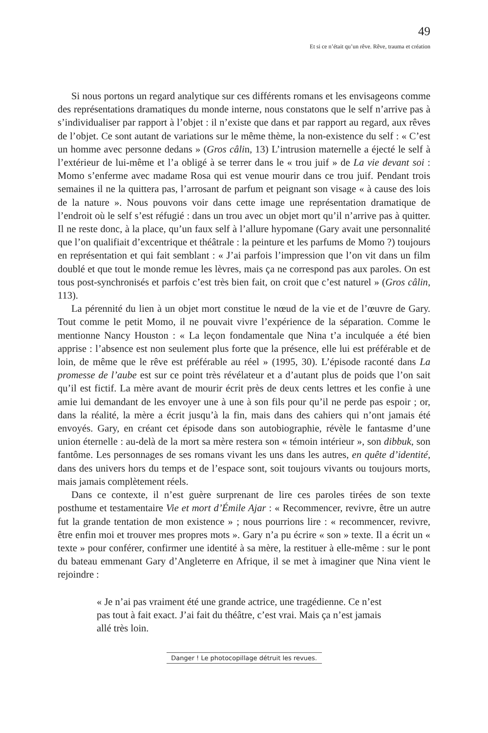49
Et si ce n’était qu’un rêve. Rêve, trauma et création
Si nous portons un regard analytique sur ces différents romans et les envisageons comme des représentations dramatiques du monde interne, nous constatons que le self n’arrive pas à s’individualiser par rapport à l’objet : il n’existe que dans et par rapport au regard, aux rêves de l’objet. Ce sont autant de variations sur le même thème, la non-existence du self : « C’est un homme avec personne dedans » (Gros câlin, 13) L’intrusion maternelle a éjecté le self à l’extérieur de lui-même et l’a obligé à se terrer dans le « trou juif » de La vie devant soi : Momo s’enferme avec madame Rosa qui est venue mourir dans ce trou juif. Pendant trois semaines il ne la quittera pas, l’arrosant de parfum et peignant son visage « à cause des lois de la nature ». Nous pouvons voir dans cette image une représentation dramatique de l’endroit où le self s’est réfugié : dans un trou avec un objet mort qu’il n’arrive pas à quitter. Il ne reste donc, à la place, qu’un faux self à l’allure hypomane (Gary avait une personnalité que l’on qualifiait d’excentrique et théâtrale : la peinture et les parfums de Momo ?) toujours en représentation et qui fait semblant : « J’ai parfois l’impression que l’on vit dans un film doublé et que tout le monde remue les lèvres, mais ça ne correspond pas aux paroles. On est tous post-synchronisés et parfois c’est très bien fait, on croit que c’est naturel » (Gros câlin, 113).
La pérennité du lien à un objet mort constitue le nœud de la vie et de l’œuvre de Gary. Tout comme le petit Momo, il ne pouvait vivre l’expérience de la séparation. Comme le mentionne Nancy Houston : « La leçon fondamentale que Nina t’a inculquée a été bien apprise : l’absence est non seulement plus forte que la présence, elle lui est préférable et de loin, de même que le rêve est préférable au réel » (1995, 30). L’épisode raconté dans La promesse de l’aube est sur ce point très révélateur et a d’autant plus de poids que l’on sait qu’il est fictif. La mère avant de mourir écrit près de deux cents lettres et les confie à une amie lui demandant de les envoyer une à une à son fils pour qu’il ne perde pas espoir ; or, dans la réalité, la mère a écrit jusqu’à la fin, mais dans des cahiers qui n’ont jamais été envoyés. Gary, en créant cet épisode dans son autobiographie, révèle le fantasme d’une union éternelle : au-delà de la mort sa mère restera son « témoin intérieur », son dibbuk, son fantôme. Les personnages de ses romans vivant les uns dans les autres, en quête d’identité, dans des univers hors du temps et de l’espace sont, soit toujours vivants ou toujours morts, mais jamais complètement réels.
Dans ce contexte, il n’est guère surprenant de lire ces paroles tirées de son texte posthume et testamentaire Vie et mort d’Émile Ajar : « Recommencer, revivre, être un autre fut la grande tentation de mon existence » ; nous pourrions lire : « recommencer, revivre, être enfin moi et trouver mes propres mots ». Gary n’a pu écrire « son » texte. Il a écrit un « texte » pour conférer, confirmer une identité à sa mère, la restituer à elle-même : sur le pont du bateau emmenant Gary d’Angleterre en Afrique, il se met à imaginer que Nina vient le rejoindre :
« Je n’ai pas vraiment été une grande actrice, une tragédienne. Ce n’est pas tout à fait exact. J’ai fait du théâtre, c’est vrai. Mais ça n’est jamais allé très loin.
Danger ! Le photocopillage détruit les revues.